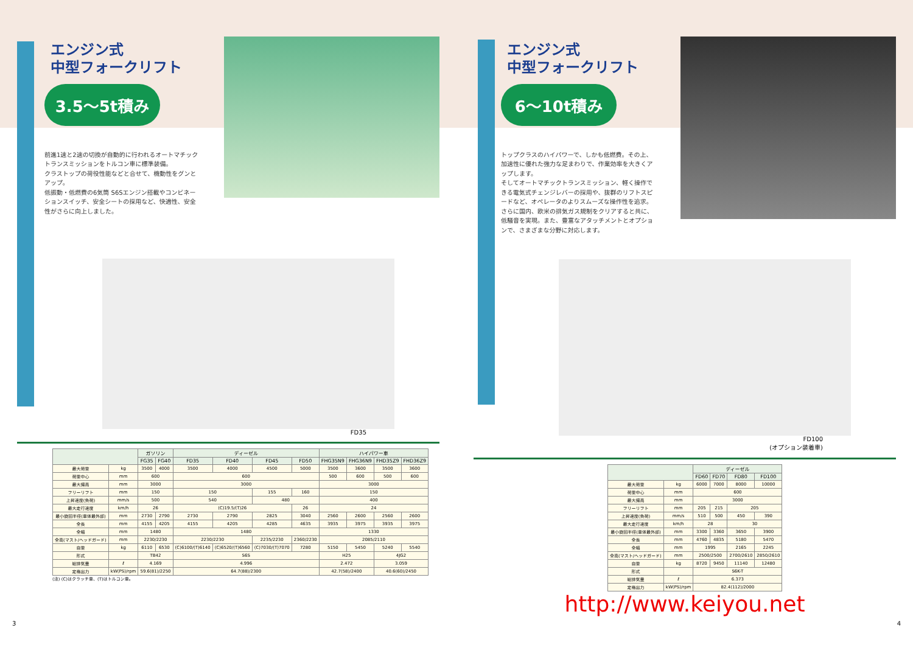エンジン式
中型フォークリフト
3.5〜5t積み
前進1速と2速の切換が自動的に行われるオートマチック トランスミッションをトルコン車に標準装備。
クラストップの荷役性能などと合せて、機動性をグンとアップ。
低振動・低燃費の6気筒 S6Sエンジン搭載やコンビネーションスイッチ、安全シートの採用など、快適性、安全性がさらに向上しました。
FD35
| | | ガソリン | | ディーゼル | | | | ハイパワー車 | | | |
| --- | --- | --- | --- | --- | --- | --- | --- | --- | --- | --- | --- |
| | | FG35 | FG40 | FD35 | FD40 | FD45 | FD50 | FHG35N9 | FHG36N9 | FHD35Z9 | FHD36Z9 |
| 最大荷重 | kg | 3500 | 4000 | 3500 | 4000 | 4500 | 5000 | 3500 | 3600 | 3500 | 3600 |
| 荷重中心 | mm | 600 | | 600 | | | | 500 | 600 | 500 | 600 |
| 最大揚高 | mm | 3000 | | 3000 | | | | 3000 | | | |
| フリーリフト | mm | 150 | | 150 | | 155 | 160 | 150 | | | |
| 上昇速度(負荷) | mm/s | 500 | | 540 | | 480 | | 400 | | | |
| 最大走行速度 | km/h | 26 | | (C)19.5/(T)26 | | | 26 | 24 | | | |
| 最小旋回半径(車体最外部) | mm | 2730 | 2790 | 2730 | 2790 | 2825 | 3040 | 2560 | 2600 | 2560 | 2600 |
| 全長 | mm | 4155 | 4205 | 4155 | 4205 | 4285 | 4635 | 3935 | 3975 | 3935 | 3975 |
| 全幅 | mm | 1480 | | 1480 | | | | 1330 | | | |
| 全高(マスト/ヘッドガード) | mm | 2230/2230 | | 2230/2230 | | 2235/2230 | 2360/2230 | 2085/2110 | | | |
| 自重 | kg | 6110 | 6530 | (C)6100/(T)6140 | (C)6520/(T)6560 | (C)7030/(T)7070 | 7280 | 5150 | 5450 | 5240 | 5540 |
| 形式 | | TB42 | | S6S | | | | H25 | | 4JG2 | |
| 総排気量 | ℓ | 4.169 | | 4.996 | | | | 2.472 | | 3.059 | |
| 定格出力 | kW(PS)/rpm | 59.6(81)/2250 | | 64.7(88)/2300 | | | | 42.7(58)/2400 | | 40.6(60)/2450 | |
(注) (C)はクラッチ車、(T)はトルコン車。
3
エンジン式
中型フォークリフト
6〜10t積み
トップクラスのハイパワーで、しかも低燃費。その上、加速性に優れた強力な足まわりで、作業効率を大きくアップします。
そしてオートマチックトランスミッション、軽く操作できる電気式チェンジレバーの採用や、抜群のリフトスピードなど、オペレータのよりスムーズな操作性を追求。
さらに国内、欧米の排気ガス規制をクリアすると共に、低騒音を実現。また、豊富なアタッチメントとオプションで、さまざまな分野に対応します。
FD100
(オプション装着車)
| | | ディーゼル | | | |
| --- | --- | --- | --- | --- | --- |
| | | FD60 | FD70 | FD80 | FD100 |
| 最大荷重 | kg | 6000 | 7000 | 8000 | 10000 |
| 荷重中心 | mm | 600 | | | |
| 最大揚高 | mm | 3000 | | | |
| フリーリフト | mm | 205 | 215 | 205 | |
| 上昇速度(負荷) | mm/s | 510 | 500 | 450 | 390 |
| 最大走行速度 | km/h | 28 | | 30 | |
| 最小旋回半径(車体最外部) | mm | 3300 | 3360 | 3650 | 3900 |
| 全長 | mm | 4760 | 4835 | 5180 | 5470 |
| 全幅 | mm | 1995 | | 2165 | 2245 |
| 全高(マスト/ヘッドガード) | mm | 2500/2500 | | 2700/2610 | 2850/2610 |
| 自重 | kg | 8720 | 9450 | 11140 | 12480 |
| 形式 | | S6K-T | | | |
| 総排気量 | ℓ | 6.373 | | | |
| 定格出力 | kW(PS)/rpm | 82.4(112)/2000 | | | |
http://www.keiyou.net
4